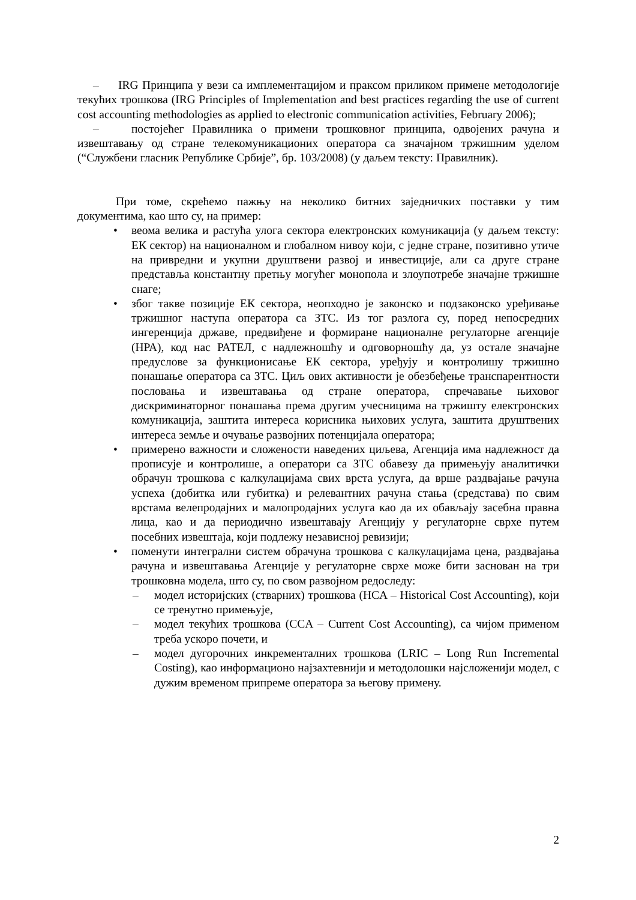– IRG Принципа у вези са имплементацијом и праксом приликом примене методологије текућих трошкова (IRG Principles of Implementation and best practices regarding the use of current cost accounting methodologies as applied to electronic communication activities, February 2006);
– постојећег Правилника о примени трошковног принципа, одвојених рачуна и извештавању од стране телекомуникационих оператора са значајном тржишним уделом (“Службени гласник Републике Србије”, бр. 103/2008) (у даљем тексту: Правилник).
При томе, скрећемо пажњу на неколико битних заједничких поставки у тим документима, као што су, на пример:
• веома велика и растућа улога сектора електронских комуникација (у даљем тексту: ЕК сектор) на националном и глобалном нивоу који, с једне стране, позитивно утиче на привредни и укупни друштвени развој и инвестиције, али са друге стране представља константну претњу могућег монопола и злоупотребе значајне тржишне снаге;
• због такве позиције ЕК сектора, неопходно је законско и подзаконско уређивање тржишног наступа оператора са ЗТС. Из тог разлога су, поред непосредних ингеренција државе, предвиђене и формиране националне регулаторне агенције (НРА), код нас РАТЕЛ, с надлежношћу и одговорношћу да, уз остале значајне предуслове за функционисање ЕК сектора, уређују и контролишу тржишно понашање оператора са ЗТС. Циљ ових активности је обезбеђење транспарентности пословања и извештавања од стране оператора, спречавање њиховог дискриминаторног понашања према другим учесницима на тржишту електронских комуникација, заштита интереса корисника њихових услуга, заштита друштвених интереса земље и очување развојних потенцијала оператора;
• примерено важности и сложености наведених циљева, Агенција има надлежност да прописује и контролише, а оператори са ЗТС обавезу да примењују аналитички обрачун трошкова с калкулацијама свих врста услуга, да врше раздвајање рачуна успеха (добитка или губитка) и релевантних рачуна стања (средстава) по свим врстама велепродајних и малопродајних услуга као да их обављају засебна правна лица, као и да периодично извештавају Агенцију у регулаторне сврхе путем посебних извештаја, који подлежу независној ревизији;
• поменути интегрални систем обрачуна трошкова с калкулацијама цена, раздвајања рачуна и извештавања Агенције у регулаторне сврхе може бити заснован на три трошковна модела, што су, по свом развојном редоследу:
– модел историјских (стварних) трошкова (HCA – Historical Cost Accounting), који се тренутно примењује,
– модел текућих трошкова (CCA – Current Cost Accounting), са чијом применом треба ускоро почети, и
– модел дугорочних инкременталних трошкова (LRIC – Long Run Incremental Costing), као информационо најзахтевнији и методолошки најсложенији модел, с дужим временом припреме оператора за његову примену.
2